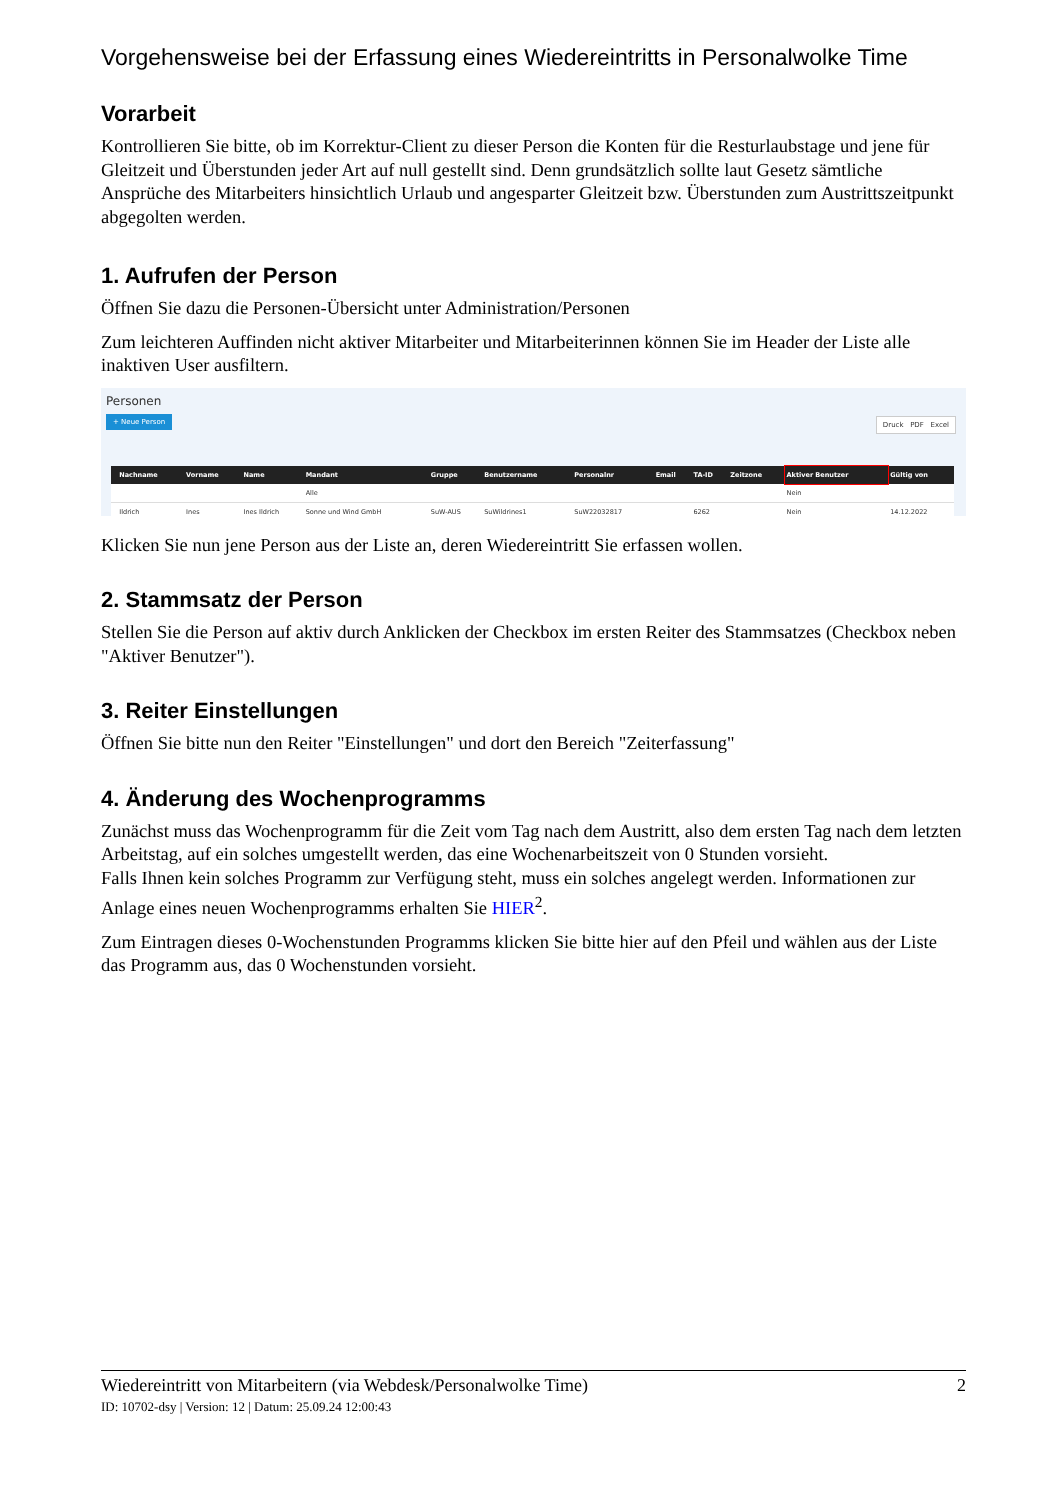Vorgehensweise bei der Erfassung eines Wiedereintritts in Personalwolke Time
Vorarbeit
Kontrollieren Sie bitte, ob im Korrektur-Client zu dieser Person die Konten für die Resturlaubstage und jene für Gleitzeit und Überstunden jeder Art auf null gestellt sind. Denn grundsätzlich sollte laut Gesetz sämtliche Ansprüche des Mitarbeiters hinsichtlich Urlaub und angesparter Gleitzeit bzw. Überstunden zum Austrittszeitpunkt abgegolten werden.
1. Aufrufen der Person
Öffnen Sie dazu die Personen-Übersicht unter Administration/Personen
Zum leichteren Auffinden nicht aktiver Mitarbeiter und Mitarbeiterinnen können Sie im Header der Liste alle inaktiven User ausfiltern.
Personen
+ Neue Person
Druck PDF Excel
| | Nachname | Vorname | Name | Mandant | Gruppe | Benutzername | Personalnr | Email | TA-ID | Zeitzone | Aktiver Benutzer | Gültig von |
| --- | --- | --- | --- | --- | --- | --- | --- | --- | --- | --- | --- | --- |
| | | | | Alle | | | | | | | Nein | |
| | Ildrich | Ines | Ines Ildrich | Sonne und Wind GmbH | SuW-AUS | SuWildrines1 | SuW22032817 | | 6262 | | Nein | 14.12.2022 |
Klicken Sie nun jene Person aus der Liste an, deren Wiedereintritt Sie erfassen wollen.
2. Stammsatz der Person
Stellen Sie die Person auf aktiv durch Anklicken der Checkbox im ersten Reiter des Stammsatzes (Checkbox neben "Aktiver Benutzer").
3. Reiter Einstellungen
Öffnen Sie bitte nun den Reiter "Einstellungen" und dort den Bereich "Zeiterfassung"
4. Änderung des Wochenprogramms
Zunächst muss das Wochenprogramm für die Zeit vom Tag nach dem Austritt, also dem ersten Tag nach dem letzten Arbeitstag, auf ein solches umgestellt werden, das eine Wochenarbeitszeit von 0 Stunden vorsieht.
Falls Ihnen kein solches Programm zur Verfügung steht, muss ein solches angelegt werden. Informationen zur Anlage eines neuen Wochenprogramms erhalten Sie HIER<sup>2</sup>.
Zum Eintragen dieses 0-Wochenstunden Programms klicken Sie bitte hier auf den Pfeil und wählen aus der Liste das Programm aus, das 0 Wochenstunden vorsieht.
Wiedereintritt von Mitarbeitern (via Webdesk/Personalwolke Time) 2
ID: 10702-dsy | Version: 12 | Datum: 25.09.24 12:00:43